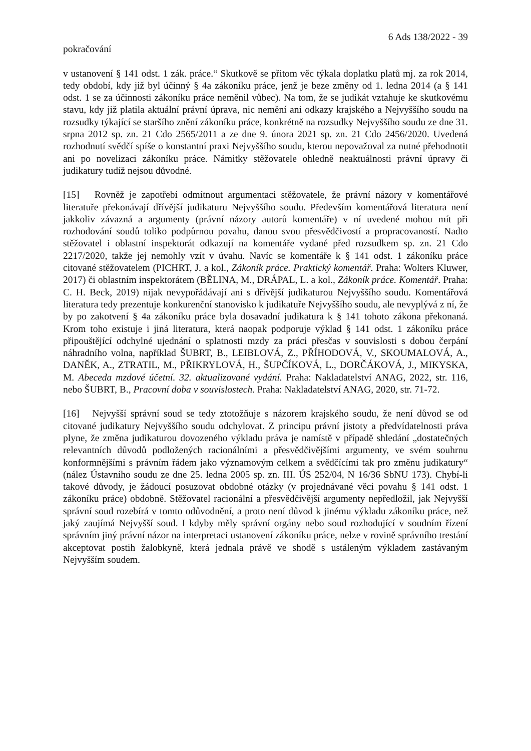6 Ads 138/2022 - 39
pokračování
v ustanovení § 141 odst. 1 zák. práce.“ Skutkově se přitom věc týkala doplatku platů mj. za rok 2014, tedy období, kdy již byl účinný § 4a zákoníku práce, jenž je beze změny od 1. ledna 2014 (a § 141 odst. 1 se za účinnosti zákoníku práce neměnil vůbec). Na tom, že se judikát vztahuje ke skutkovému stavu, kdy již platila aktuální právní úprava, nic nemění ani odkazy krajského a Nejvyššího soudu na rozsudky týkající se staršího znění zákoníku práce, konkrétně na rozsudky Nejvyššího soudu ze dne 31. srpna 2012 sp. zn. 21 Cdo 2565/2011 a ze dne 9. února 2021 sp. zn. 21 Cdo 2456/2020. Uvedená rozhodnutí svědčí spíše o konstantní praxi Nejvyššího soudu, kterou nepovažoval za nutné přehodnotit ani po novelizaci zákoníku práce. Námitky stěžovatele ohledně neaktuálnosti právní úpravy či judikatury tudíž nejsou důvodné.
[15] Rovněž je zapotřebí odmítnout argumentaci stěžovatele, že právní názory v komentářové literatuře překonávají dřívější judikaturu Nejvyššího soudu. Především komentářová literatura není jakkoliv závazná a argumenty (právní názory autorů komentáře) v ní uvedené mohou mít při rozhodování soudů toliko podpůrnou povahu, danou svou přesvědčivostí a propracovaností. Nadto stěžovatel i oblastní inspektorát odkazují na komentáře vydané před rozsudkem sp. zn. 21 Cdo 2217/2020, takže jej nemohly vzít v úvahu. Navíc se komentáře k § 141 odst. 1 zákoníku práce citované stěžovatelem (PICHRT, J. a kol., Zákoník práce. Praktický komentář. Praha: Wolters Kluwer, 2017) či oblastním inspektorátem (BĚLINA, M., DRÁPAL, L. a kol., Zákoník práce. Komentář. Praha: C. H. Beck, 2019) nijak nevypořádávají ani s dřívější judikaturou Nejvyššího soudu. Komentářová literatura tedy prezentuje konkurenční stanovisko k judikatuře Nejvyššího soudu, ale nevyplývá z ní, že by po zakotvení § 4a zákoníku práce byla dosavadní judikatura k § 141 tohoto zákona překonaná. Krom toho existuje i jiná literatura, která naopak podporuje výklad § 141 odst. 1 zákoníku práce připouštějící odchylné ujednání o splatnosti mzdy za práci přesčas v souvislosti s dobou čerpání náhradního volna, například ŠUBRT, B., LEIBLOVÁ, Z., PŘÍHODOVÁ, V., SKOUMALOVÁ, A., DANĚK, A., ZTRATIL, M., PŘIKRYLOVÁ, H., ŠUPČÍKOVÁ, L., DORČÁKOVÁ, J., MIKYSKA, M. Abeceda mzdové účetní. 32. aktualizované vydání. Praha: Nakladatelství ANAG, 2022, str. 116, nebo ŠUBRT, B., Pracovní doba v souvislostech. Praha: Nakladatelství ANAG, 2020, str. 71-72.
[16] Nejvyšší správní soud se tedy ztotožňuje s názorem krajského soudu, že není důvod se od citované judikatury Nejvyššího soudu odchylovat. Z principu právní jistoty a předvídatelnosti práva plyne, že změna judikaturou dovozeného výkladu práva je namístě v případě shledání „dostatečných relevantních důvodů podložených racionálními a přesvědčivějšími argumenty, ve svém souhrnu konformnějšími s právním řádem jako významovým celkem a svědčícími tak pro změnu judikatury“ (nález Ústavního soudu ze dne 25. ledna 2005 sp. zn. III. ÚS 252/04, N 16/36 SbNU 173). Chybí-li takové důvody, je žádoucí posuzovat obdobné otázky (v projednávané věci povahu § 141 odst. 1 zákoníku práce) obdobně. Stěžovatel racionální a přesvědčivější argumenty nepředložil, jak Nejvyšší správní soud rozebírá v tomto odůvodnění, a proto není důvod k jinému výkladu zákoníku práce, než jaký zaujímá Nejvyšší soud. I kdyby měly správní orgány nebo soud rozhodující v soudním řízení správním jiný právní názor na interpretaci ustanovení zákoníku práce, nelze v rovině správního trestání akceptovat postih žalobkyně, která jednala právě ve shodě s ustáleným výkladem zastávaným Nejvyšším soudem.